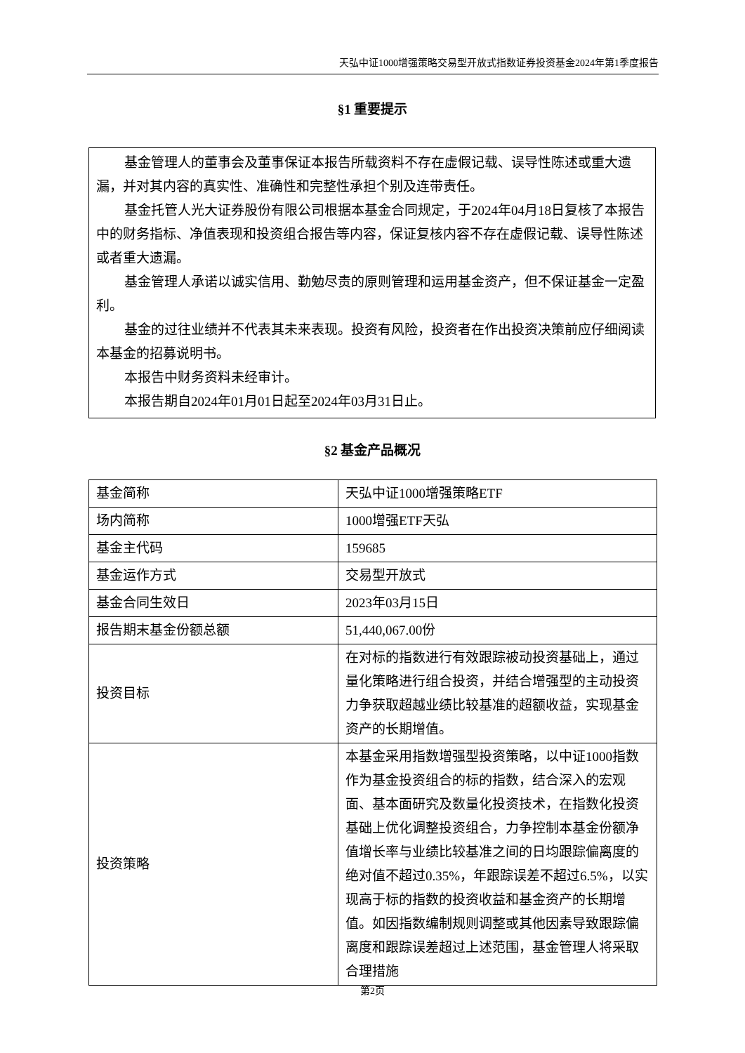天弘中证1000增强策略交易型开放式指数证券投资基金2024年第1季度报告
§1 重要提示
基金管理人的董事会及董事保证本报告所载资料不存在虚假记载、误导性陈述或重大遗漏，并对其内容的真实性、准确性和完整性承担个别及连带责任。
基金托管人光大证券股份有限公司根据本基金合同规定，于2024年04月18日复核了本报告中的财务指标、净值表现和投资组合报告等内容，保证复核内容不存在虚假记载、误导性陈述或者重大遗漏。
基金管理人承诺以诚实信用、勤勉尽责的原则管理和运用基金资产，但不保证基金一定盈利。
基金的过往业绩并不代表其未来表现。投资有风险，投资者在作出投资决策前应仔细阅读本基金的招募说明书。
本报告中财务资料未经审计。
本报告期自2024年01月01日起至2024年03月31日止。
§2 基金产品概况
| 基金简称 | 天弘中证1000增强策略ETF |
| 场内简称 | 1000增强ETF天弘 |
| 基金主代码 | 159685 |
| 基金运作方式 | 交易型开放式 |
| 基金合同生效日 | 2023年03月15日 |
| 报告期末基金份额总额 | 51,440,067.00份 |
| 投资目标 | 在对标的指数进行有效跟踪被动投资基础上，通过量化策略进行组合投资，并结合增强型的主动投资力争获取超越业绩比较基准的超额收益，实现基金资产的长期增值。 |
| 投资策略 | 本基金采用指数增强型投资策略，以中证1000指数作为基金投资组合的标的指数，结合深入的宏观面、基本面研究及数量化投资技术，在指数化投资基础上优化调整投资组合，力争控制本基金份额净值增长率与业绩比较基准之间的日均跟踪偏离度的绝对值不超过0.35%，年跟踪误差不超过6.5%，以实现高于标的指数的投资收益和基金资产的长期增值。如因指数编制规则调整或其他因素导致跟踪偏离度和跟踪误差超过上述范围，基金管理人将采取合理措施 |
第2页